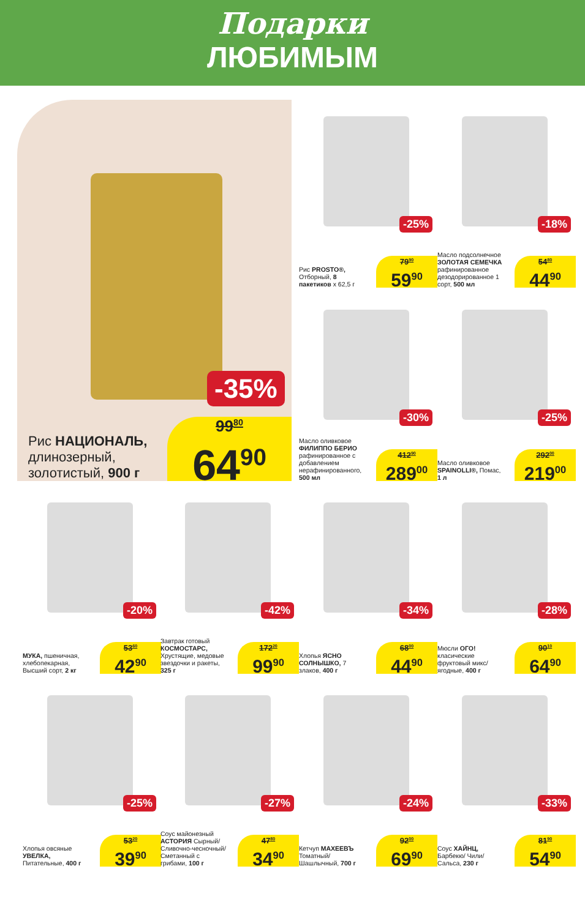Подарки
ЛЮБИМЫМ
-35%
Рис НАЦИОНАЛЬ,
длинозерный,
золотистый, 900 г
99<sup>80</sup>
64<sup>90</sup>
-25%
Рис PROSTO®, Отборный, 8 пакетиков x 62,5 г
79<sup>90</sup>
59<sup>90</sup>
-18%
Масло подсолнечное ЗОЛОТАЯ СЕМЕЧКА рафинированное дезодорированное 1 сорт, 500 мл
54<sup>80</sup>
44<sup>90</sup>
-30%
Масло оливковое ФИЛИППО БЕРИО рафинированное с добавлением нерафинированного, 500 мл
412<sup>90</sup>
289<sup>00</sup>
-25%
Масло оливковое SPAINOLLI®, Помас, 1 л
292<sup>00</sup>
219<sup>00</sup>
-20%
МУКА, пшеничная, хлебопекарная, Высший сорт, 2 кг
53<sup>60</sup>
42<sup>90</sup>
-42%
Завтрак готовый КОСМОСТАРС, Хрустящие, медовые звездочки и ракеты, 325 г
172<sup>20</sup>
99<sup>90</sup>
-34%
Хлопья ЯСНО СОЛНЫШКО, 7 злаков, 400 г
68<sup>00</sup>
44<sup>90</sup>
-28%
Мюсли ОГО! класические фруктовый микс/ ягодные, 400 г
90<sup>10</sup>
64<sup>90</sup>
-25%
Хлопья овсяные УВЕЛКА, Питательные, 400 г
53<sup>20</sup>
39<sup>90</sup>
-27%
Соус майонезный АСТОРИЯ Сырный/ Сливочно-чесночный/ Сметанный с грибами, 100 г
47<sup>80</sup>
34<sup>90</sup>
-24%
Кетчуп МАХЕЕВЪ Томатный/ Шашлычный, 700 г
92<sup>00</sup>
69<sup>90</sup>
-33%
Соус ХАЙНЦ, Барбекю/ Чили/ Сальса, 230 г
81<sup>90</sup>
54<sup>90</sup>